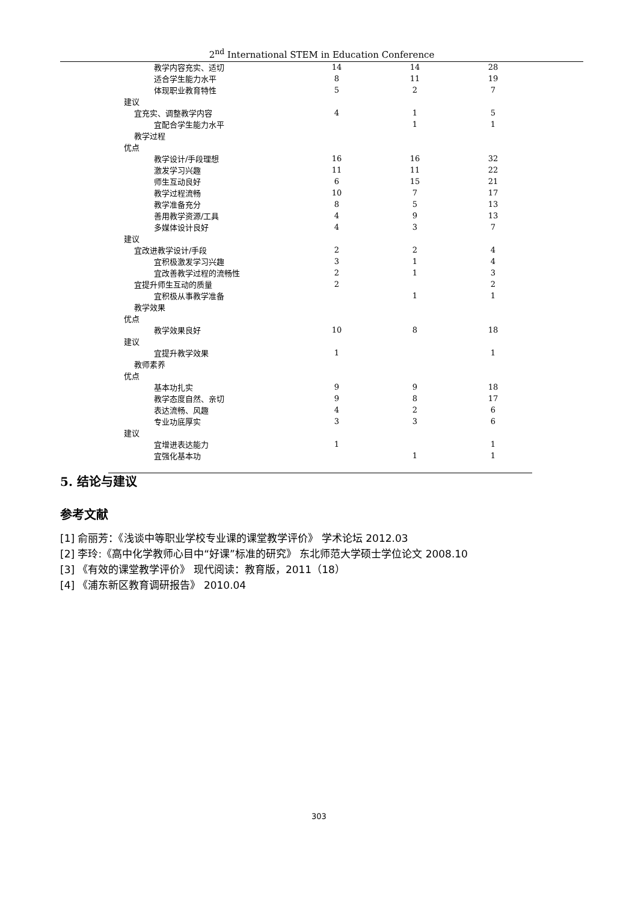2<sup>nd</sup> International STEM in Education Conference
| 教学内容充实、适切 | 14 | 14 | 28 |
| 适合学生能力水平 | 8 | 11 | 19 |
| 体现职业教育特性 | 5 | 2 | 7 |
| 建议 | | | |
| 宜充实、调整教学内容 | 4 | 1 | 5 |
| 宜配合学生能力水平 | | 1 | 1 |
| 教学过程 | | | |
| 优点 | | | |
| 教学设计/手段理想 | 16 | 16 | 32 |
| 激发学习兴趣 | 11 | 11 | 22 |
| 师生互动良好 | 6 | 15 | 21 |
| 教学过程流畅 | 10 | 7 | 17 |
| 教学准备充分 | 8 | 5 | 13 |
| 善用教学资源/工具 | 4 | 9 | 13 |
| 多媒体设计良好 | 4 | 3 | 7 |
| 建议 | | | |
| 宜改进教学设计/手段 | 2 | 2 | 4 |
| 宜积极激发学习兴趣 | 3 | 1 | 4 |
| 宜改善教学过程的流畅性 | 2 | 1 | 3 |
| 宜提升师生互动的质量 | 2 | | 2 |
| 宜积极从事教学准备 | | 1 | 1 |
| 教学效果 | | | |
| 优点 | | | |
| 教学效果良好 | 10 | 8 | 18 |
| 建议 | | | |
| 宜提升教学效果 | 1 | | 1 |
| 教师素养 | | | |
| 优点 | | | |
| 基本功扎实 | 9 | 9 | 18 |
| 教学态度自然、亲切 | 9 | 8 | 17 |
| 表达流畅、风趣 | 4 | 2 | 6 |
| 专业功底厚实 | 3 | 3 | 6 |
| 建议 | | | |
| 宜增进表达能力 | 1 | | 1 |
| 宜强化基本功 | | 1 | 1 |
5. 结论与建议
参考文献
[1] 俞丽芳：《浅谈中等职业学校专业课的课堂教学评价》 学术论坛 2012.03
[2] 李玲:《高中化学教师心目中“好课”标准的研究》 东北师范大学硕士学位论文 2008.10
[3] 《有效的课堂教学评价》 现代阅读：教育版，2011（18）
[4] 《浦东新区教育调研报告》 2010.04
303